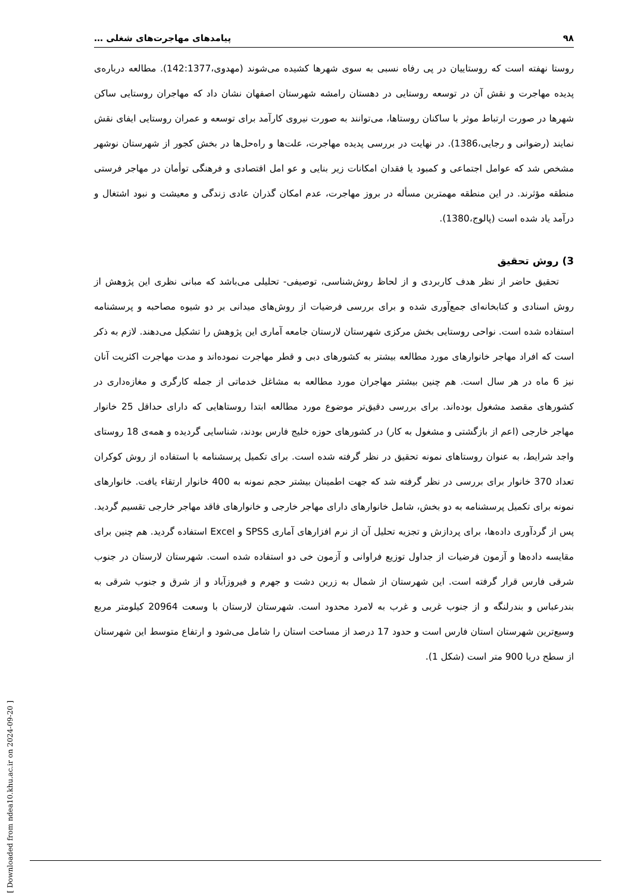۹۸ پیامدهای مهاجرت‌های شغلی …
روستا نهفته است که روستاییان در پی رفاه نسبی به سوی شهرها کشیده می‌شوند (مهدوی،142:1377). مطالعه درباره‌ی پدیده مهاجرت و نقش آن در توسعه روستایی در دهستان رامشه شهرستان اصفهان نشان داد که مهاجران روستایی ساکن شهرها در صورت ارتباط موثر با ساکنان روستاها، می‌توانند به صورت نیروی کارآمد برای توسعه و عمران روستایی ایفای نقش نمایند (رضوانی و رجایی،1386). در نهایت در بررسی پدیده مهاجرت، علت‌ها و راه‌حل‌ها در بخش کجور از شهرستان نوشهر مشخص شد که عوامل اجتماعی و کمبود یا فقدان امکانات زیر بنایی و عو امل اقتصادی و فرهنگی توأمان در مهاجر فرستی منطقه مؤثرند. در این منطقه مهمترین مسأله در بروز مهاجرت، عدم امکان گذران عادی زندگی و معیشت و نبود اشتغال و درآمد یاد شده است (پالوج،1380).
3) روش تحقیق
تحقیق حاضر از نظر هدف کاربردی و از لحاظ روش‌شناسی، توصیفی- تحلیلی می‌باشد که مبانی نظری این پژوهش از روش اسنادی و کتابخانه‌ای جمع‌آوری شده و برای بررسی فرضیات از روش‌های میدانی بر دو شیوه مصاحبه و پرسشنامه استفاده شده است. نواحی روستایی بخش مرکزی شهرستان لارستان جامعه آماری این پژوهش را تشکیل می‌دهند. لازم به ذکر است که افراد مهاجر خانوارهای مورد مطالعه بیشتر به کشورهای دبی و قطر مهاجرت نموده‌اند و مدت مهاجرت اکثریت آنان نیز 6 ماه در هر سال است. هم چنین بیشتر مهاجران مورد مطالعه به مشاغل خدماتی از جمله کارگری و مغازه‌داری در کشورهای مقصد مشغول بوده‌اند. برای بررسی دقیق‌تر موضوع مورد مطالعه ابتدا روستاهایی که دارای حداقل 25 خانوار مهاجر خارجی (اعم از بازگشتی و مشغول به کار) در کشورهای حوزه خلیج فارس بودند، شناسایی گردیده و همه‌ی 18 روستای واجد شرایط، به عنوان روستاهای نمونه تحقیق در نظر گرفته شده است. برای تکمیل پرسشنامه با استفاده از روش کوکران تعداد 370 خانوار برای بررسی در نظر گرفته شد که جهت اطمینان بیشتر حجم نمونه به 400 خانوار ارتقاء یافت. خانوارهای نمونه برای تکمیل پرسشنامه به دو بخش، شامل خانوارهای دارای مهاجر خارجی و خانوارهای فاقد مهاجر خارجی تقسیم گردید. پس از گردآوری داده‌ها، برای پردازش و تجزیه تحلیل آن از نرم افزارهای آماری SPSS و Excel استفاده گردید. هم چنین برای مقایسه داده‌ها و آزمون فرضیات از جداول توزیع فراوانی و آزمون خی دو استفاده شده است. شهرستان لارستان در جنوب شرقی فارس قرار گرفته است. این شهرستان از شمال به زرین دشت و جهرم و فیروزآباد و از شرق و جنوب شرقی به بندرعباس و بندرلنگه و از جنوب غربی و غرب به لامرد محدود است. شهرستان لارستان با وسعت 20964 کیلومتر مربع وسیع‌ترین شهرستان استان فارس است و حدود 17 درصد از مساحت استان را شامل می‌شود و ارتفاع متوسط این شهرستان از سطح دریا 900 متر است (شکل 1).
[ Downloaded from ndea10.khu.ac.ir on 2024-09-20 ]